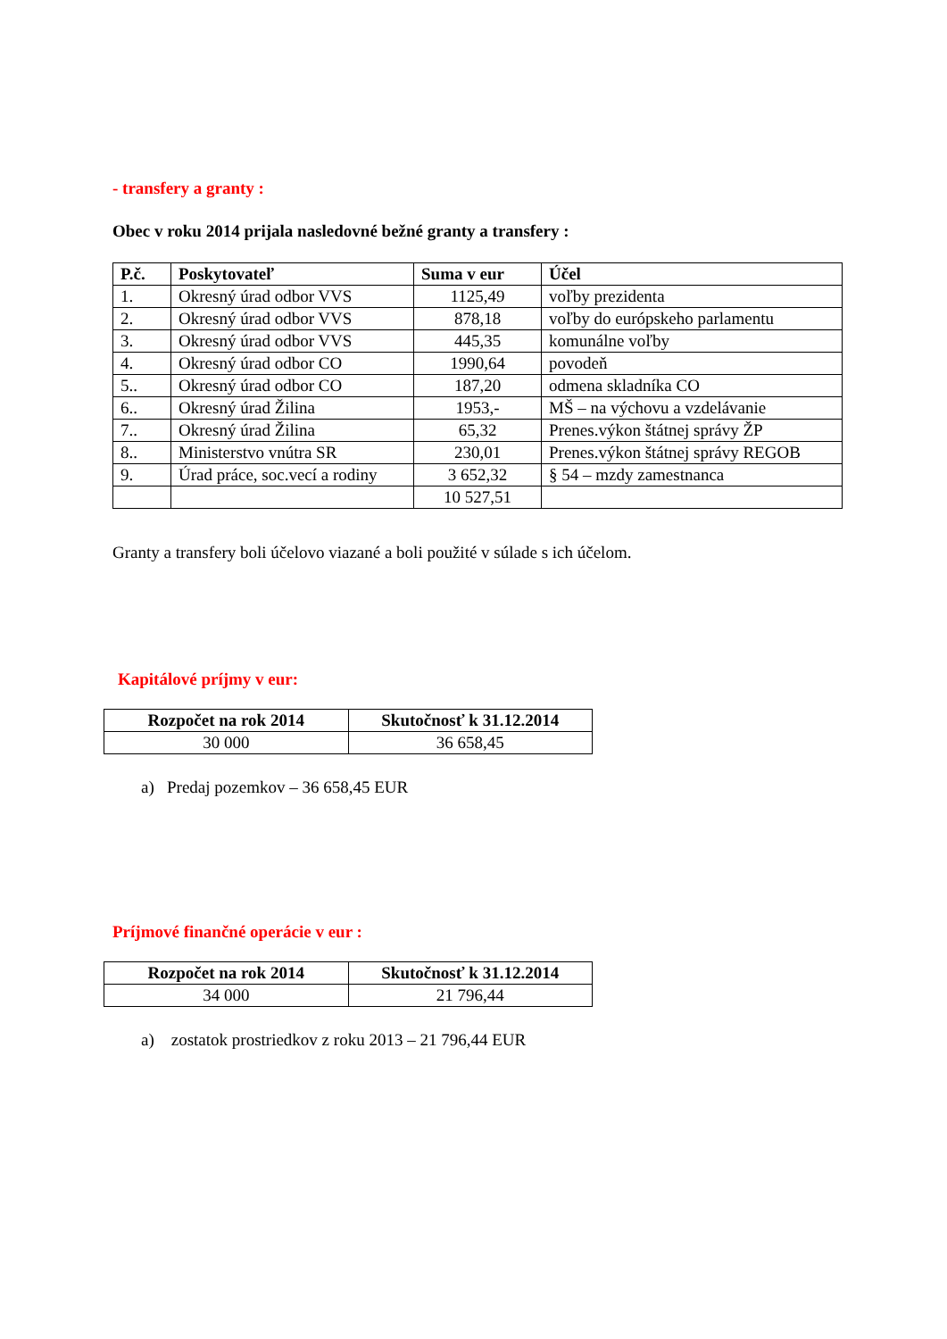- transfery a granty :
Obec v roku 2014 prijala nasledovné bežné granty a transfery :
| P.č. | Poskytovateľ | Suma v eur | Účel |
| --- | --- | --- | --- |
| 1. | Okresný úrad odbor VVS | 1125,49 | voľby prezidenta |
| 2. | Okresný úrad odbor VVS | 878,18 | voľby do európskeho parlamentu |
| 3. | Okresný úrad odbor VVS | 445,35 | komunálne voľby |
| 4. | Okresný úrad odbor CO | 1990,64 | povodeň |
| 5.. | Okresný úrad odbor CO | 187,20 | odmena skladníka CO |
| 6.. | Okresný úrad Žilina | 1953,- | MŠ – na výchovu a vzdelávanie |
| 7.. | Okresný úrad Žilina | 65,32 | Prenes.výkon štátnej správy ŽP |
| 8.. | Ministerstvo vnútra SR | 230,01 | Prenes.výkon štátnej správy REGOB |
| 9. | Úrad práce, soc.vecí a rodiny | 3 652,32 | § 54 – mzdy zamestnanca |
| | | 10 527,51 | |
Granty a transfery boli účelovo viazané a boli použité v súlade s ich účelom.
Kapitálové príjmy v eur:
| Rozpočet na rok 2014 | Skutočnosť k 31.12.2014 |
| --- | --- |
| 30 000 | 36 658,45 |
a) Predaj pozemkov – 36 658,45 EUR
Príjmové finančné operácie v eur :
| Rozpočet na rok 2014 | Skutočnosť k 31.12.2014 |
| --- | --- |
| 34 000 | 21 796,44 |
a) zostatok prostriedkov z roku 2013 – 21 796,44 EUR